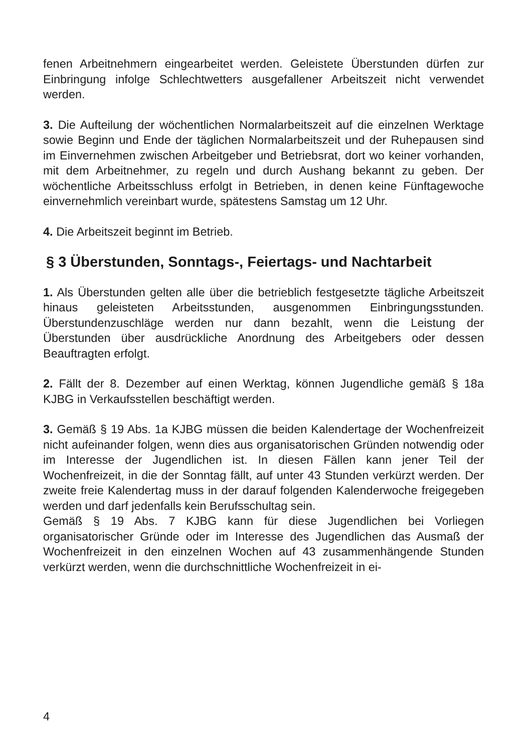fenen Arbeitnehmern eingearbeitet werden. Geleistete Überstunden dürfen zur Einbringung infolge Schlechtwetters ausgefallener Arbeitszeit nicht verwendet werden.
3. Die Aufteilung der wöchentlichen Normalarbeitszeit auf die einzelnen Werktage sowie Beginn und Ende der täglichen Normalarbeitszeit und der Ruhepausen sind im Einvernehmen zwischen Arbeitgeber und Betriebsrat, dort wo keiner vorhanden, mit dem Arbeitnehmer, zu regeln und durch Aushang bekannt zu geben. Der wöchentliche Arbeitsschluss erfolgt in Betrieben, in denen keine Fünftagewoche einvernehmlich vereinbart wurde, spätestens Samstag um 12 Uhr.
4. Die Arbeitszeit beginnt im Betrieb.
§ 3 Überstunden, Sonntags-, Feiertags- und Nachtarbeit
1. Als Überstunden gelten alle über die betrieblich festgesetzte tägliche Arbeitszeit hinaus geleisteten Arbeitsstunden, ausgenommen Einbringungsstunden. Überstundenzuschläge werden nur dann bezahlt, wenn die Leistung der Überstunden über ausdrückliche Anordnung des Arbeitgebers oder dessen Beauftragten erfolgt.
2. Fällt der 8. Dezember auf einen Werktag, können Jugendliche gemäß § 18a KJBG in Verkaufsstellen beschäftigt werden.
3. Gemäß § 19 Abs. 1a KJBG müssen die beiden Kalendertage der Wochenfreizeit nicht aufeinander folgen, wenn dies aus organisatorischen Gründen notwendig oder im Interesse der Jugendlichen ist. In diesen Fällen kann jener Teil der Wochenfreizeit, in die der Sonntag fällt, auf unter 43 Stunden verkürzt werden. Der zweite freie Kalendertag muss in der darauf folgenden Kalenderwoche freigegeben werden und darf jedenfalls kein Berufsschultag sein.
Gemäß § 19 Abs. 7 KJBG kann für diese Jugendlichen bei Vorliegen organisatorischer Gründe oder im Interesse des Jugendlichen das Ausmaß der Wochenfreizeit in den einzelnen Wochen auf 43 zusammenhängende Stunden verkürzt werden, wenn die durchschnittliche Wochenfreizeit in ei-
4